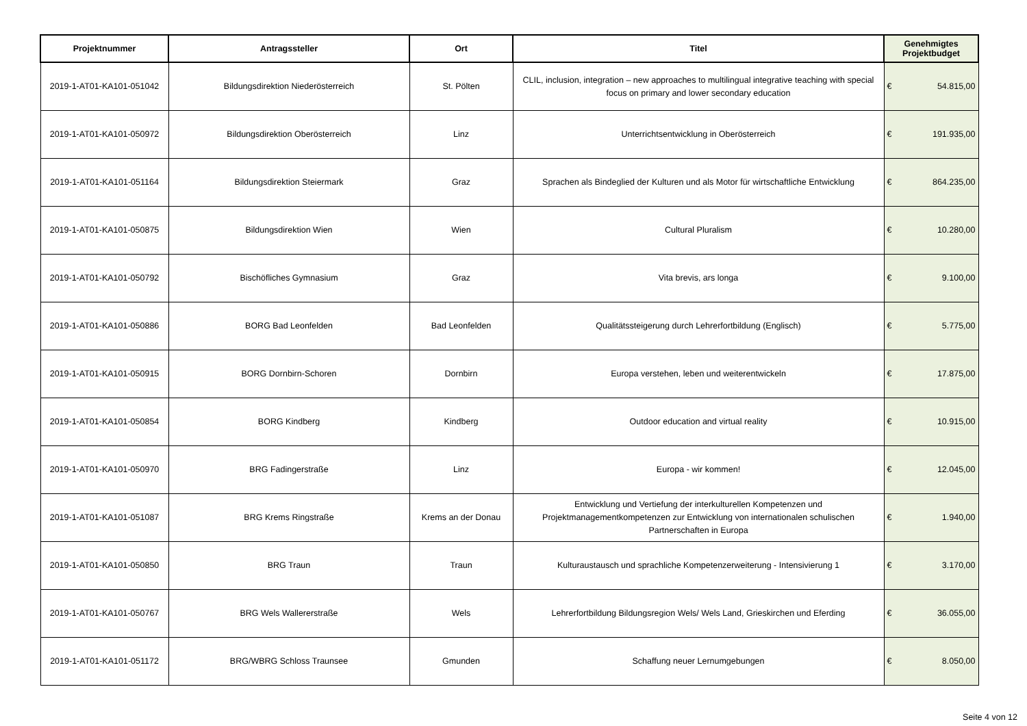| Projektnummer | Antragssteller | Ort | Titel | Genehmigtes Projektbudget |
| --- | --- | --- | --- | --- |
| 2019-1-AT01-KA101-051042 | Bildungsdirektion Niederösterreich | St. Pölten | CLIL, inclusion, integration – new approaches to multilingual integrative teaching with special focus on primary and lower secondary education | € 54.815,00 |
| 2019-1-AT01-KA101-050972 | Bildungsdirektion Oberösterreich | Linz | Unterrichtsentwicklung in Oberösterreich | € 191.935,00 |
| 2019-1-AT01-KA101-051164 | Bildungsdirektion Steiermark | Graz | Sprachen als Bindeglied der Kulturen und als Motor für wirtschaftliche Entwicklung | € 864.235,00 |
| 2019-1-AT01-KA101-050875 | Bildungsdirektion Wien | Wien | Cultural Pluralism | € 10.280,00 |
| 2019-1-AT01-KA101-050792 | Bischöfliches Gymnasium | Graz | Vita brevis, ars longa | € 9.100,00 |
| 2019-1-AT01-KA101-050886 | BORG Bad Leonfelden | Bad Leonfelden | Qualitätssteigerung durch Lehrerfortbildung (Englisch) | € 5.775,00 |
| 2019-1-AT01-KA101-050915 | BORG Dornbirn-Schoren | Dornbirn | Europa verstehen, leben und weiterentwickeln | € 17.875,00 |
| 2019-1-AT01-KA101-050854 | BORG Kindberg | Kindberg | Outdoor education and virtual reality | € 10.915,00 |
| 2019-1-AT01-KA101-050970 | BRG Fadingerstraße | Linz | Europa - wir kommen! | € 12.045,00 |
| 2019-1-AT01-KA101-051087 | BRG Krems Ringstraße | Krems an der Donau | Entwicklung und Vertiefung der interkulturellen Kompetenzen und Projektmanagementkompetenzen zur Entwicklung von internationalen schulischen Partnerschaften in Europa | € 1.940,00 |
| 2019-1-AT01-KA101-050850 | BRG Traun | Traun | Kulturaustausch und sprachliche Kompetenzerweiterung - Intensivierung 1 | € 3.170,00 |
| 2019-1-AT01-KA101-050767 | BRG Wels Wallererstraße | Wels | Lehrerfortbildung Bildungsregion Wels/ Wels Land, Grieskirchen und Eferding | € 36.055,00 |
| 2019-1-AT01-KA101-051172 | BRG/WBRG Schloss Traunsee | Gmunden | Schaffung neuer Lernumgebungen | € 8.050,00 |
Seite 4 von 12